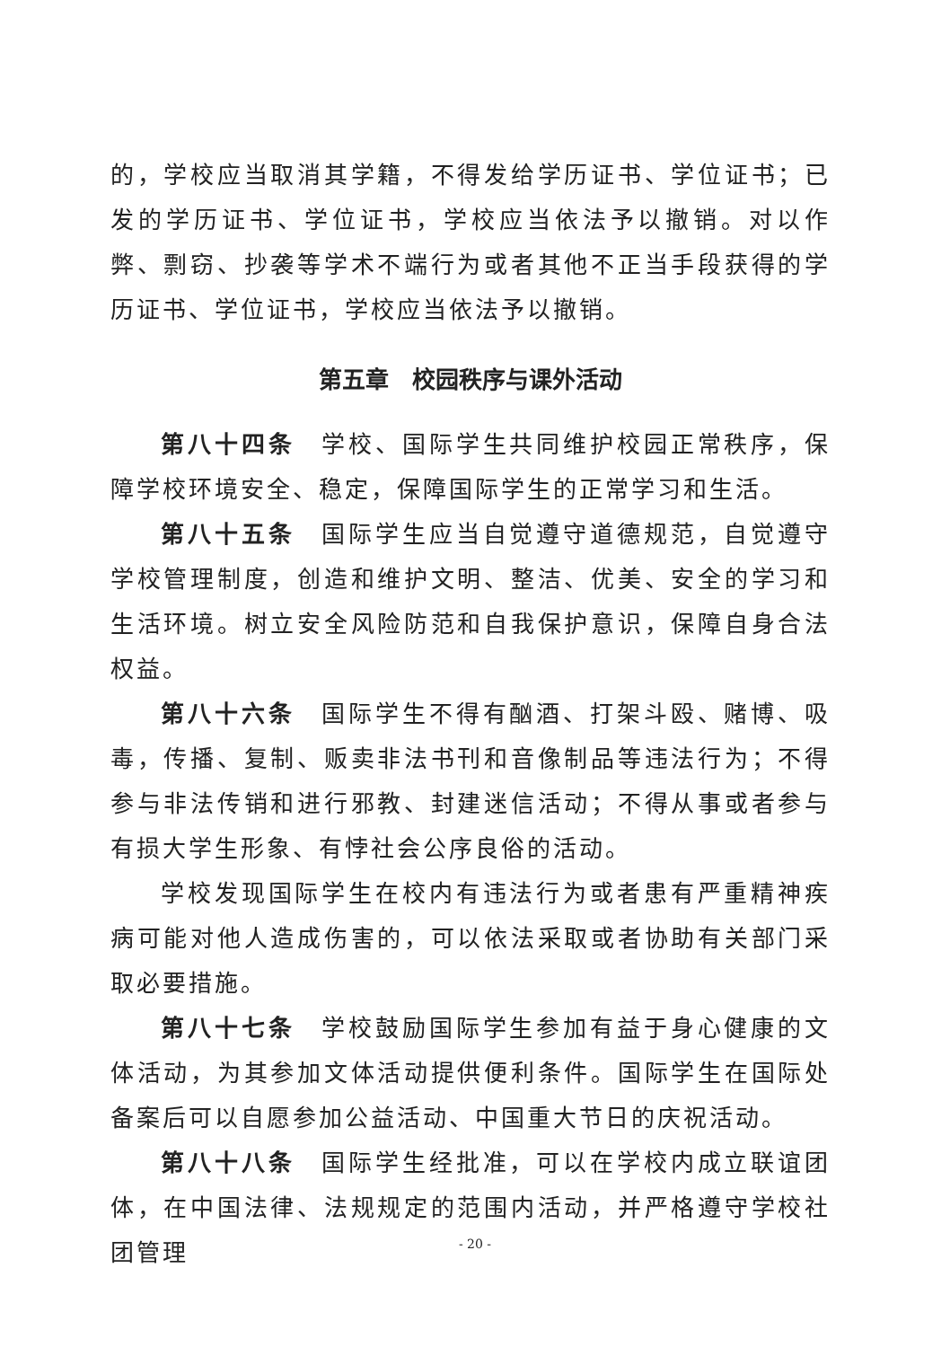的，学校应当取消其学籍，不得发给学历证书、学位证书；已发的学历证书、学位证书，学校应当依法予以撤销。对以作弊、剽窃、抄袭等学术不端行为或者其他不正当手段获得的学历证书、学位证书，学校应当依法予以撤销。
第五章　校园秩序与课外活动
第八十四条　学校、国际学生共同维护校园正常秩序，保障学校环境安全、稳定，保障国际学生的正常学习和生活。
第八十五条　国际学生应当自觉遵守道德规范，自觉遵守学校管理制度，创造和维护文明、整洁、优美、安全的学习和生活环境。树立安全风险防范和自我保护意识，保障自身合法权益。
第八十六条　国际学生不得有酗酒、打架斗殴、赌博、吸毒，传播、复制、贩卖非法书刊和音像制品等违法行为；不得参与非法传销和进行邪教、封建迷信活动；不得从事或者参与有损大学生形象、有悖社会公序良俗的活动。
学校发现国际学生在校内有违法行为或者患有严重精神疾病可能对他人造成伤害的，可以依法采取或者协助有关部门采取必要措施。
第八十七条　学校鼓励国际学生参加有益于身心健康的文体活动，为其参加文体活动提供便利条件。国际学生在国际处备案后可以自愿参加公益活动、中国重大节日的庆祝活动。
第八十八条　国际学生经批准，可以在学校内成立联谊团体，在中国法律、法规规定的范围内活动，并严格遵守学校社团管理
- 20 -